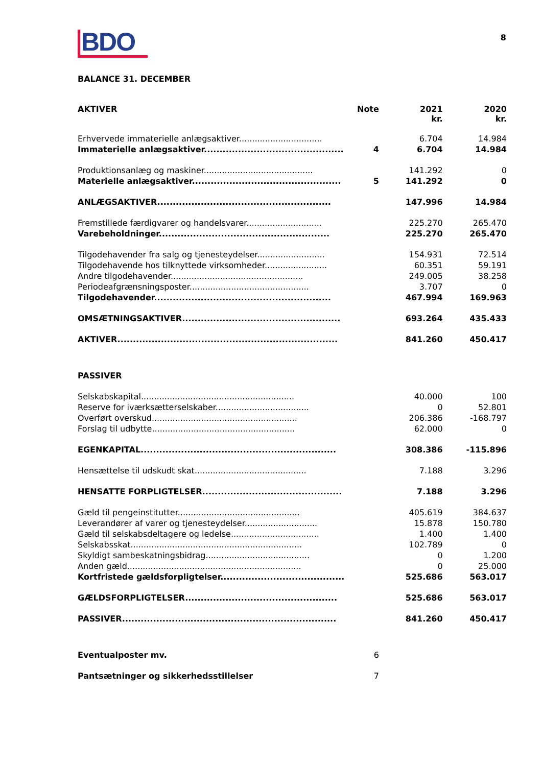BDO
8
BALANCE 31. DECEMBER
| AKTIVER | Note | 2021 kr. | 2020 kr. |
| --- | --- | --- | --- |
| Erhvervede immaterielle anlægsaktiver................................ | | 6.704 | 14.984 |
| Immaterielle anlægsaktiver............................................. | 4 | 6.704 | 14.984 |
| Produktionsanlæg og maskiner.......................................... | | 141.292 | 0 |
| Materielle anlægsaktiver................................................ | 5 | 141.292 | 0 |
| ANLÆGSAKTIVER........................................................ | | 147.996 | 14.984 |
| Fremstillede færdigvarer og handelsvarer............................. | | 225.270 | 265.470 |
| Varebeholdninger....................................................... | | 225.270 | 265.470 |
| Tilgodehavender fra salg og tjenesteydelser.......................... | | 154.931 | 72.514 |
| Tilgodehavende hos tilknyttede virksomheder........................ | | 60.351 | 59.191 |
| Andre tilgodehavender................................................... | | 249.005 | 38.258 |
| Periodeafgrænsningsposter.............................................. | | 3.707 | 0 |
| Tilgodehavender......................................................... | | 467.994 | 169.963 |
| OMSÆTNINGSAKTIVER................................................... | | 693.264 | 435.433 |
| AKTIVER....................................................................... | | 841.260 | 450.417 |
| PASSIVER | | | |
| Selskabskapital........................................................... | | 40.000 | 100 |
| Reserve for iværksætterselskaber.................................... | | 0 | 52.801 |
| Overført overskud........................................................ | | 206.386 | -168.797 |
| Forslag til udbytte....................................................... | | 62.000 | 0 |
| EGENKAPITAL............................................................... | | 308.386 | -115.896 |
| Hensættelse til udskudt skat........................................... | | 7.188 | 3.296 |
| HENSATTE FORPLIGTELSER............................................. | | 7.188 | 3.296 |
| Gæld til pengeinstitutter............................................... | | 405.619 | 384.637 |
| Leverandører af varer og tjenesteydelser............................ | | 15.878 | 150.780 |
| Gæld til selskabsdeltagere og ledelse.................................. | | 1.400 | 1.400 |
| Selskabsskat.................................................................. | | 102.789 | 0 |
| Skyldigt sambeskatningsbidrag........................................ | | 0 | 1.200 |
| Anden gæld................................................................... | | 0 | 25.000 |
| Kortfristede gældsforpligtelser........................................ | | 525.686 | 563.017 |
| GÆLDSFORPLIGTELSER................................................. | | 525.686 | 563.017 |
| PASSIVER..................................................................... | | 841.260 | 450.417 |
| Eventualposter mv. | 6 | | |
| Pantsætninger og sikkerhedsstillelser | 7 | | |